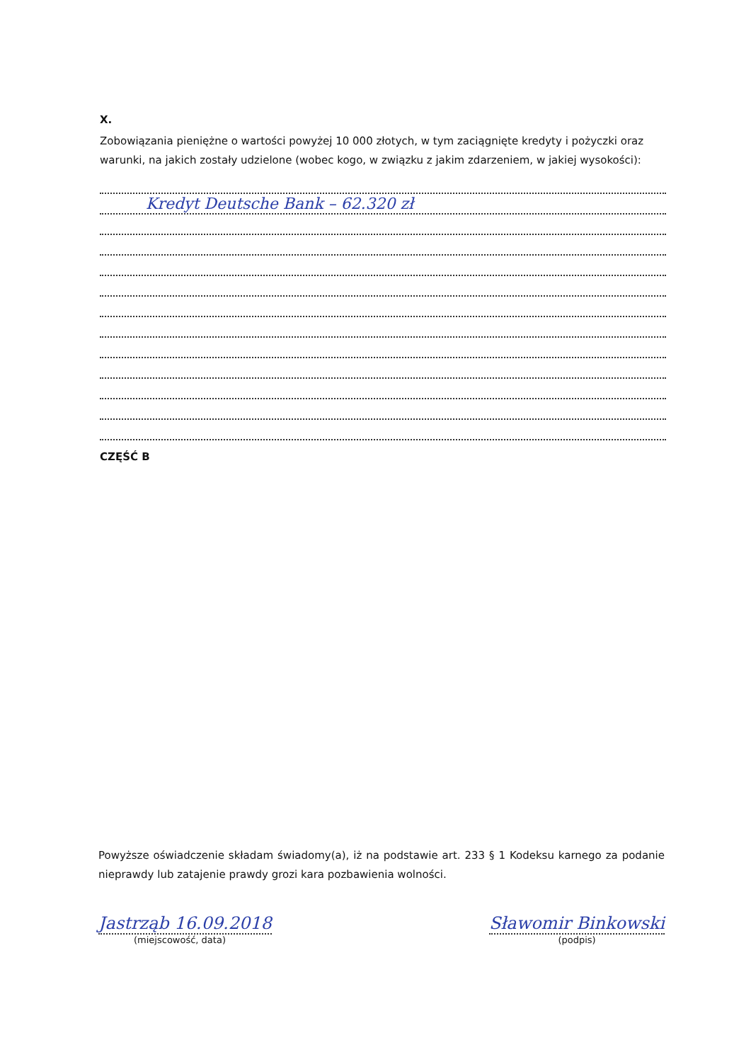X.
Zobowiązania pieniężne o wartości powyżej 10 000 złotych, w tym zaciągnięte kredyty i pożyczki oraz warunki, na jakich zostały udzielone (wobec kogo, w związku z jakim zdarzeniem, w jakiej wysokości):
Kredyt Deutsche Bank – 62.320 zł
CZĘŚĆ B
Powyższe oświadczenie składam świadomy(a), iż na podstawie art. 233 § 1 Kodeksu karnego za podanie nieprawdy lub zatajenie prawdy grozi kara pozbawienia wolności.
Jastrząb 16.09.2018
(miejscowość, data)
Sławomir Binkowski
(podpis)